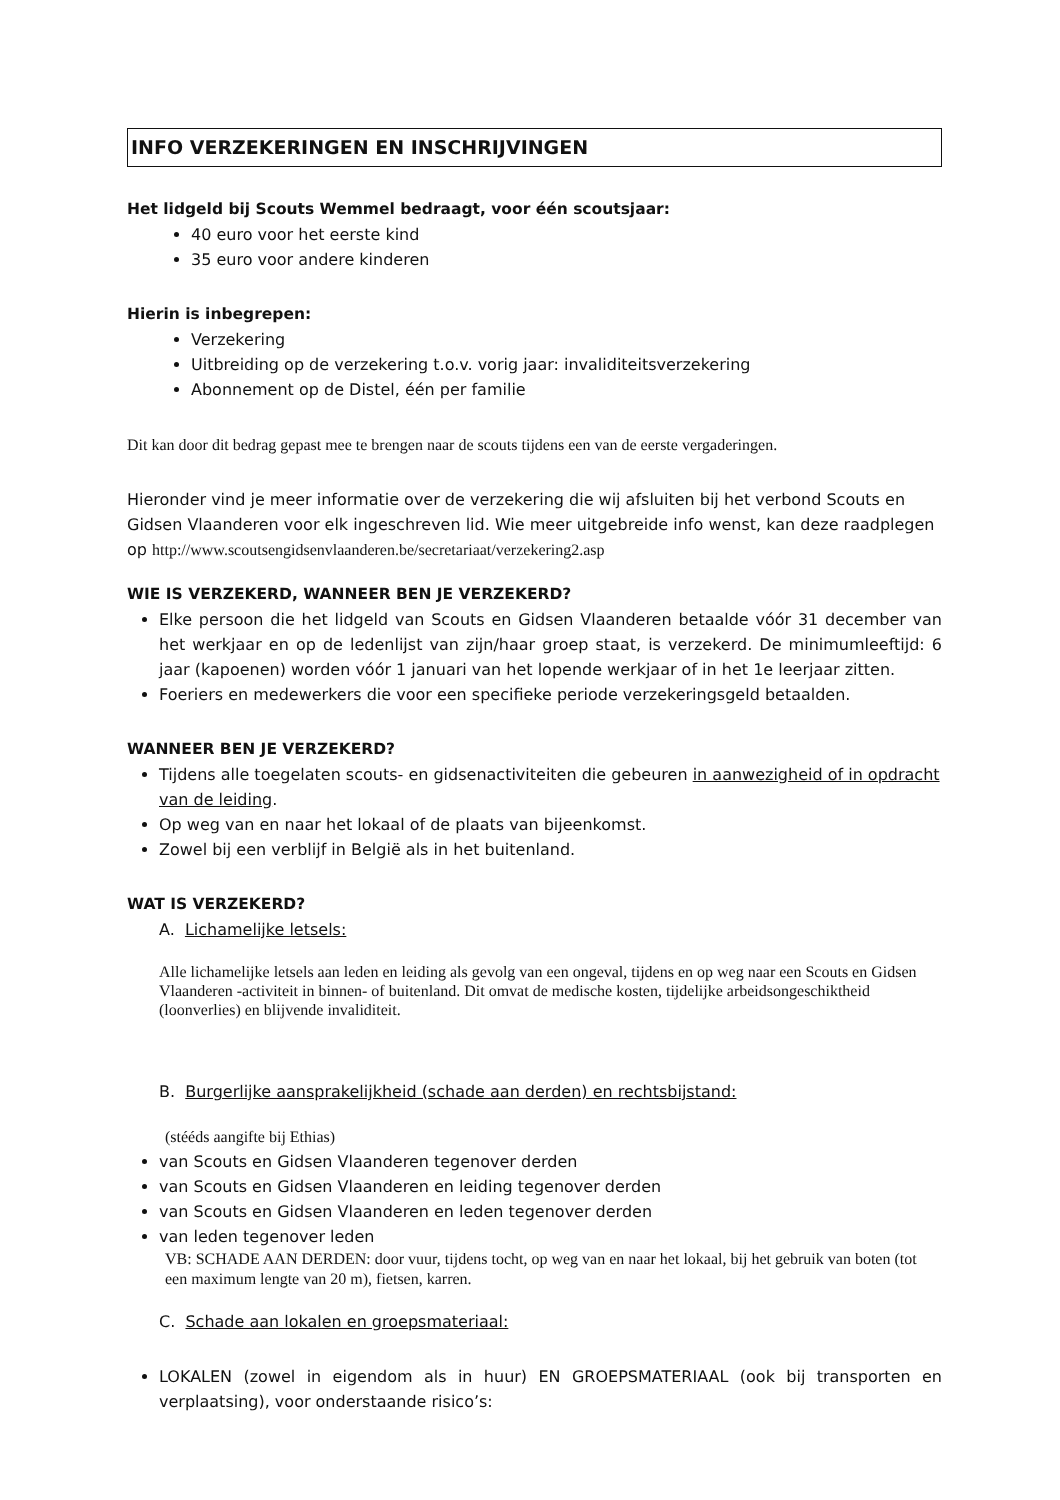INFO VERZEKERINGEN EN INSCHRIJVINGEN
Het lidgeld bij Scouts Wemmel bedraagt, voor één scoutsjaar:
40 euro voor het eerste kind
35 euro voor andere kinderen
Hierin is inbegrepen:
Verzekering
Uitbreiding op de verzekering t.o.v. vorig jaar: invaliditeitsverzekering
Abonnement op de Distel, één per familie
Dit kan door dit bedrag gepast mee te brengen naar de scouts tijdens een van de eerste vergaderingen.
Hieronder vind je meer informatie over de verzekering die wij afsluiten bij het verbond Scouts en Gidsen Vlaanderen voor elk ingeschreven lid. Wie meer uitgebreide info wenst, kan deze raadplegen op http://www.scoutsengidsenvlaanderen.be/secretariaat/verzekering2.asp
WIE IS VERZEKERD, WANNEER BEN JE VERZEKERD?
Elke persoon die het lidgeld van Scouts en Gidsen Vlaanderen betaalde vóór 31 december van het werkjaar en op de ledenlijst van zijn/haar groep staat, is verzekerd. De minimumleeftijd: 6 jaar (kapoenen) worden vóór 1 januari van het lopende werkjaar of in het 1e leerjaar zitten.
Foeriers en medewerkers die voor een specifieke periode verzekeringsgeld betaalden.
WANNEER BEN JE VERZEKERD?
Tijdens alle toegelaten scouts- en gidsenactiviteiten die gebeuren in aanwezigheid of in opdracht van de leiding.
Op weg van en naar het lokaal of de plaats van bijeenkomst.
Zowel bij een verblijf in België als in het buitenland.
WAT IS VERZEKERD?
A. Lichamelijke letsels:
Alle lichamelijke letsels aan leden en leiding als gevolg van een ongeval, tijdens en op weg naar een Scouts en Gidsen Vlaanderen -activiteit in binnen- of buitenland. Dit omvat de medische kosten, tijdelijke arbeidsongeschiktheid (loonverlies) en blijvende invaliditeit.
B. Burgerlijke aansprakelijkheid (schade aan derden) en rechtsbijstand:
(stééds aangifte bij Ethias)
van Scouts en Gidsen Vlaanderen tegenover derden
van Scouts en Gidsen Vlaanderen en leiding tegenover derden
van Scouts en Gidsen Vlaanderen en leden tegenover derden
van leden tegenover leden
VB: SCHADE AAN DERDEN: door vuur, tijdens tocht, op weg van en naar het lokaal, bij het gebruik van boten (tot een maximum lengte van 20 m), fietsen, karren.
C. Schade aan lokalen en groepsmateriaal:
LOKALEN (zowel in eigendom als in huur) EN GROEPSMATERIAAL (ook bij transporten en verplaatsing), voor onderstaande risico’s: